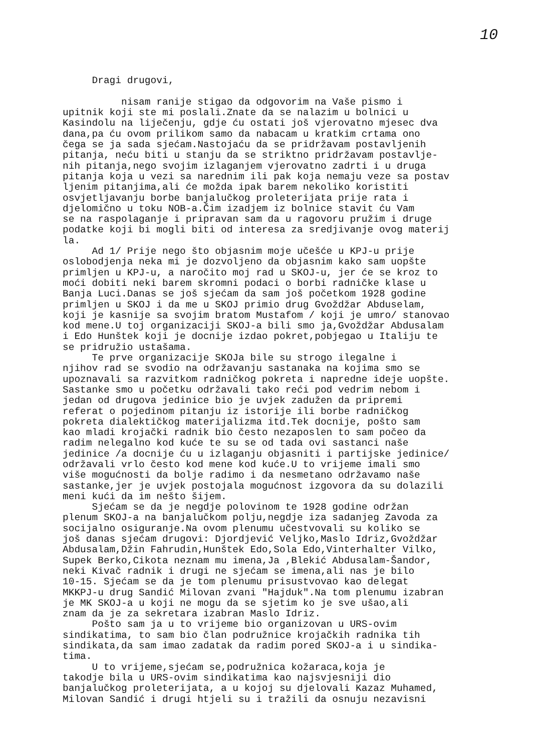10
Dragi drugovi, nisam ranije stigao da odgovorim na Vaše pismo i upitnik koji ste mi poslali.Znate da se nalazim u bolnici u Kasindolu na liječenju, gdje ću ostati još vjerovatno mjesec dva dana,pa ću ovom prilikom samo da nabacam u kratkim crtama ono čega se ja sada sjećam.Nastojaću da se pridržavam postavljenih pitanja, neću biti u stanju da se striktno pridržavam postavlje- nih pitanja,nego svojim izlaganjem vjerovatno zadrti i u druga pitanja koja u vezi sa narednim ili pak koja nemaju veze sa postav ljenim pitanjima,ali će možda ipak barem nekoliko koristiti osvjetljavanju borbe banjalučkog proleterijata prije rata i djelomično u toku NOB-a.Čim izadjem iz bolnice stavit ću Vam se na raspolaganje i pripravan sam da u ragovoru pružim i druge podatke koji bi mogli biti od interesa za sredjivanje ovog materij la. Ad 1/ Prije nego što objasnim moje učešće u KPJ-u prije oslobodjenja neka mi je dozvoljeno da objasnim kako sam uopšte primljen u KPJ-u, a naročito moj rad u SKOJ-u, jer će se kroz to moći dobiti neki barem skromni podaci o borbi radničke klase u Banja Luci.Danas se još sjećam da sam još početkom 1928 godine primljen u SKOJ i da me u SKOJ primio drug Gvoždžar Abduselam, koji je kasnije sa svojim bratom Mustafom / koji je umro/ stanovao kod mene.U toj organizaciji SKOJ-a bili smo ja,Gvoždžar Abdusalam i Edo Hunštek koji je docnije izdao pokret,pobjegao u Italiju te se pridružio ustašama. Te prve organizacije SKOJa bile su strogo ilegalne i njihov rad se svodio na održavanju sastanaka na kojima smo se upoznavali sa razvitkom radničkog pokreta i napredne ideje uopšte. Sastanke smo u početku održavali tako reći pod vedrim nebom i jedan od drugova jedinice bio je uvjek zadužen da pripremi referat o pojedinom pitanju iz istorije ili borbe radničkog pokreta dialektičkog materijalizma itd.Tek docnije, pošto sam kao mladi krojački radnik bio često nezaposlen to sam počeo da radim nelegalno kod kuće te su se od tada ovi sastanci naše jedinice /a docnije ću u izlaganju objasniti i partijske jedinice/ održavali vrlo često kod mene kod kuće.U to vrijeme imali smo više mogućnosti da bolje radimo i da nesmetano održavamo naše sastanke,jer je uvjek postojala mogućnost izgovora da su dolazili meni kući da im nešto šijem. Sjećam se da je negdje polovinom te 1928 godine održan plenum SKOJ-a na banjalučkom polju,negdje iza sadanjeg Zavoda za socijalno osiguranje.Na ovom plenumu učestvovali su koliko se još danas sjećam drugovi: Djordjević Veljko,Maslo Idriz,Gvoždžar Abdusalam,Džin Fahrudin,Hunštek Edo,Sola Edo,Vinterhalter Vilko, Supek Berko,Cikota neznam mu imena,Ja ,Blekić Abdusalam-Šandor, neki Kivač radnik i drugi ne sjećam se imena,ali nas je bilo 10-15. Sjećam se da je tom plenumu prisustvovao kao delegat MKKPJ-u drug Sandić Milovan zvani "Hajduk".Na tom plenumu izabran je MK SKOJ-a u koji ne mogu da se sjetim ko je sve ušao,ali znam da je za sekretara izabran Maslo Idriz. Pošto sam ja u to vrijeme bio organizovan u URS-ovim sindikatima, to sam bio član podružnice krojačkih radnika tih sindikata,da sam imao zadatak da radim pored SKOJ-a i u sindika- tima. U to vrijeme,sjećam se,podružnica kožaraca,koja je takodje bila u URS-ovim sindikatima kao najsvjesniji dio banjalučkog proleterijata, a u kojoj su djelovali Kazaz Muhamed, Milovan Sandić i drugi htjeli su i tražili da osnuju nezavisni